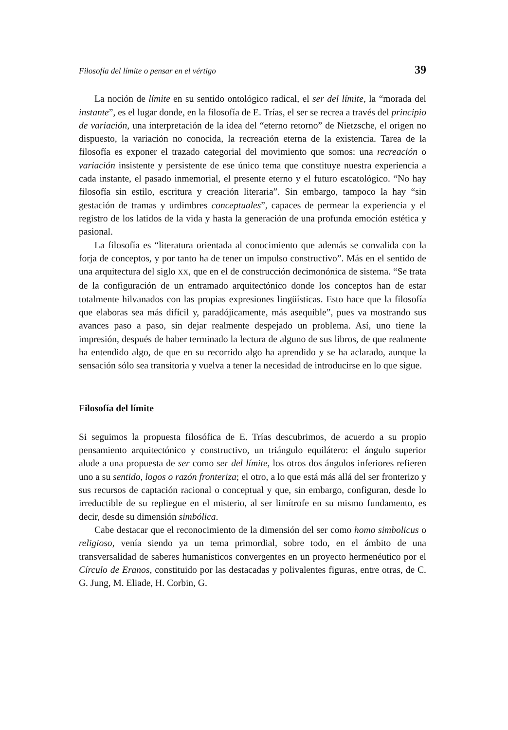Filosofía del límite o pensar en el vértigo 39
La noción de límite en su sentido ontológico radical, el ser del límite, la “morada del instante”, es el lugar donde, en la filosofía de E. Trías, el ser se recrea a través del principio de variación, una interpretación de la idea del “eterno retorno” de Nietzsche, el origen no dispuesto, la variación no conocida, la recreación eterna de la existencia. Tarea de la filosofía es exponer el trazado categorial del movimiento que somos: una recreación o variación insistente y persistente de ese único tema que constituye nuestra experiencia a cada instante, el pasado inmemorial, el presente eterno y el futuro escatológico. “No hay filosofía sin estilo, escritura y creación literaria”. Sin embargo, tampoco la hay “sin gestación de tramas y urdimbres conceptuales”, capaces de permear la experiencia y el registro de los latidos de la vida y hasta la generación de una profunda emoción estética y pasional.
La filosofía es “literatura orientada al conocimiento que además se convalida con la forja de conceptos, y por tanto ha de tener un impulso constructivo”. Más en el sentido de una arquitectura del siglo XX, que en el de construcción decimonónica de sistema. “Se trata de la configuración de un entramado arquitectónico donde los conceptos han de estar totalmente hilvanados con las propias expresiones lingüísticas. Esto hace que la filosofía que elaboras sea más difícil y, paradójicamente, más asequible”, pues va mostrando sus avances paso a paso, sin dejar realmente despejado un problema. Así, uno tiene la impresión, después de haber terminado la lectura de alguno de sus libros, de que realmente ha entendido algo, de que en su recorrido algo ha aprendido y se ha aclarado, aunque la sensación sólo sea transitoria y vuelva a tener la necesidad de introducirse en lo que sigue.
Filosofía del límite
Si seguimos la propuesta filosófica de E. Trías descubrimos, de acuerdo a su propio pensamiento arquitectónico y constructivo, un triángulo equilátero: el ángulo superior alude a una propuesta de ser como ser del límite, los otros dos ángulos inferiores refieren uno a su sentido, logos o razón fronteriza; el otro, a lo que está más allá del ser fronterizo y sus recursos de captación racional o conceptual y que, sin embargo, configuran, desde lo irreductible de su repliegue en el misterio, al ser limítrofe en su mismo fundamento, es decir, desde su dimensión simbólica.
Cabe destacar que el reconocimiento de la dimensión del ser como homo simbolicus o religioso, venía siendo ya un tema primordial, sobre todo, en el ámbito de una transversalidad de saberes humanísticos convergentes en un proyecto hermenéutico por el Círculo de Eranos, constituido por las destacadas y polivalentes figuras, entre otras, de C. G. Jung, M. Eliade, H. Corbin, G.